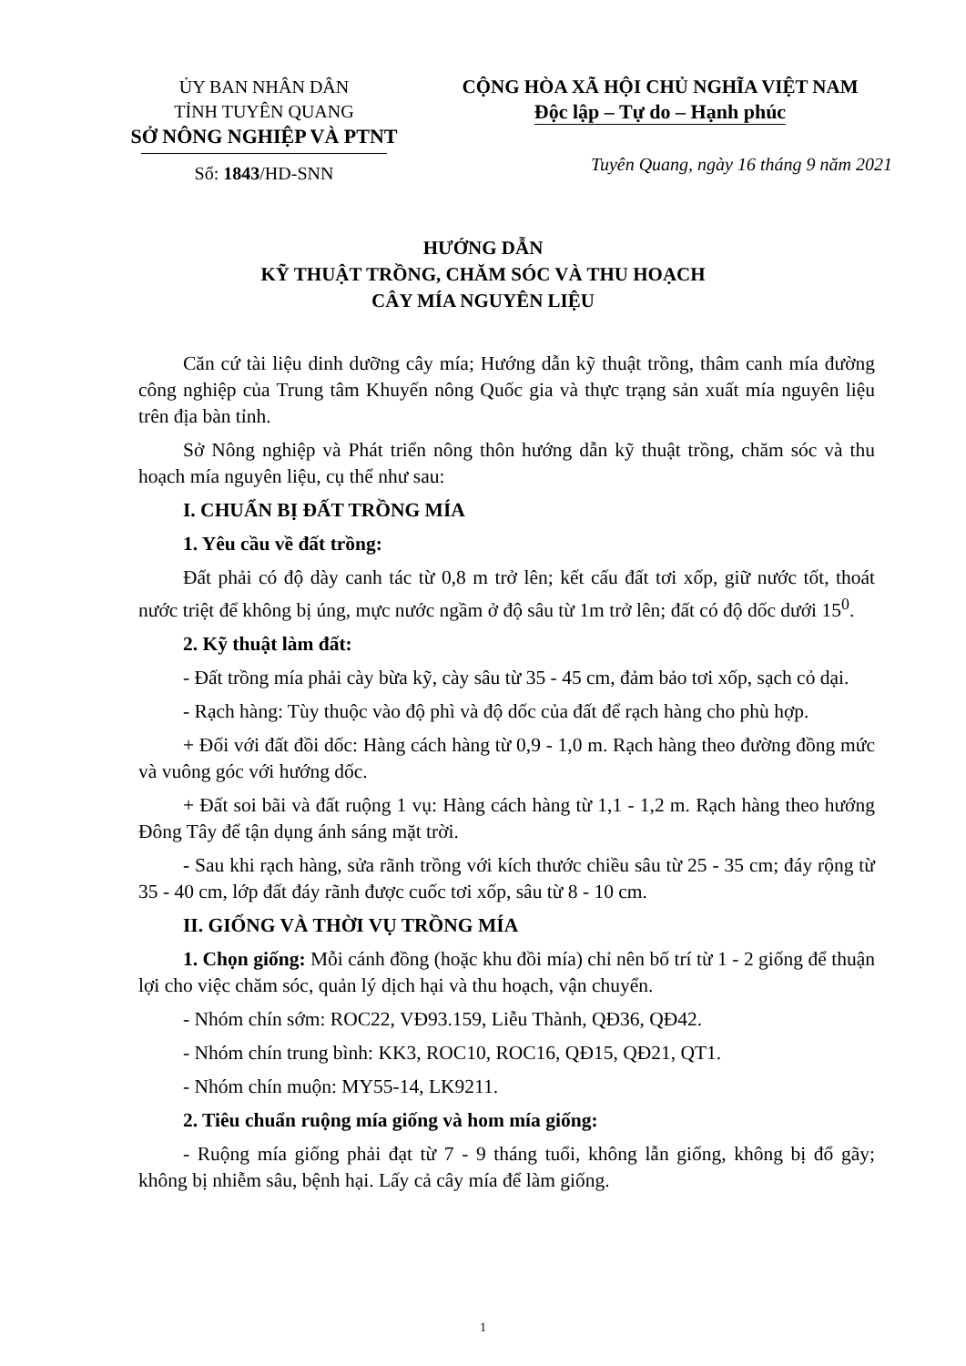ỦY BAN NHÂN DÂN
TỈNH TUYÊN QUANG
SỞ NÔNG NGHIỆP VÀ PTNT
Số: 1843/HD-SNN
CỘNG HÒA XÃ HỘI CHỦ NGHĨA VIỆT NAM
Độc lập – Tự do – Hạnh phúc
Tuyên Quang, ngày 16 tháng 9 năm 2021
HƯỚNG DẪN
KỸ THUẬT TRỒNG, CHĂM SÓC VÀ THU HOẠCH
CÂY MÍA NGUYÊN LIỆU
Căn cứ tài liệu dinh dưỡng cây mía; Hướng dẫn kỹ thuật trồng, thâm canh mía đường công nghiệp của Trung tâm Khuyến nông Quốc gia và thực trạng sản xuất mía nguyên liệu trên địa bàn tỉnh.
Sở Nông nghiệp và Phát triển nông thôn hướng dẫn kỹ thuật trồng, chăm sóc và thu hoạch mía nguyên liệu, cụ thể như sau:
I. CHUẨN BỊ ĐẤT TRỒNG MÍA
1. Yêu cầu về đất trồng:
Đất phải có độ dày canh tác từ 0,8 m trở lên; kết cấu đất tơi xốp, giữ nước tốt, thoát nước triệt để không bị úng, mực nước ngầm ở độ sâu từ 1m trở lên; đất có độ dốc dưới 15<sup>0</sup>.
2. Kỹ thuật làm đất:
- Đất trồng mía phải cày bừa kỹ, cày sâu từ 35 - 45 cm, đảm bảo tơi xốp, sạch cỏ dại.
- Rạch hàng: Tùy thuộc vào độ phì và độ dốc của đất để rạch hàng cho phù hợp.
+ Đối với đất đồi dốc: Hàng cách hàng từ 0,9 - 1,0 m. Rạch hàng theo đường đồng mức và vuông góc với hướng dốc.
+ Đất soi bãi và đất ruộng 1 vụ: Hàng cách hàng từ 1,1 - 1,2 m. Rạch hàng theo hướng Đông Tây để tận dụng ánh sáng mặt trời.
- Sau khi rạch hàng, sửa rãnh trồng với kích thước chiều sâu từ 25 - 35 cm; đáy rộng từ 35 - 40 cm, lớp đất đáy rãnh được cuốc tơi xốp, sâu từ 8 - 10 cm.
II. GIỐNG VÀ THỜI VỤ TRỒNG MÍA
1. Chọn giống: Mỗi cánh đồng (hoặc khu đồi mía) chỉ nên bố trí từ 1 - 2 giống để thuận lợi cho việc chăm sóc, quản lý dịch hại và thu hoạch, vận chuyển.
- Nhóm chín sớm: ROC22, VĐ93.159, Liễu Thành, QĐ36, QĐ42.
- Nhóm chín trung bình: KK3, ROC10, ROC16, QĐ15, QĐ21, QT1.
- Nhóm chín muộn: MY55-14, LK9211.
2. Tiêu chuẩn ruộng mía giống và hom mía giống:
- Ruộng mía giống phải đạt từ 7 - 9 tháng tuổi, không lẫn giống, không bị đổ gãy; không bị nhiễm sâu, bệnh hại. Lấy cả cây mía để làm giống.
1